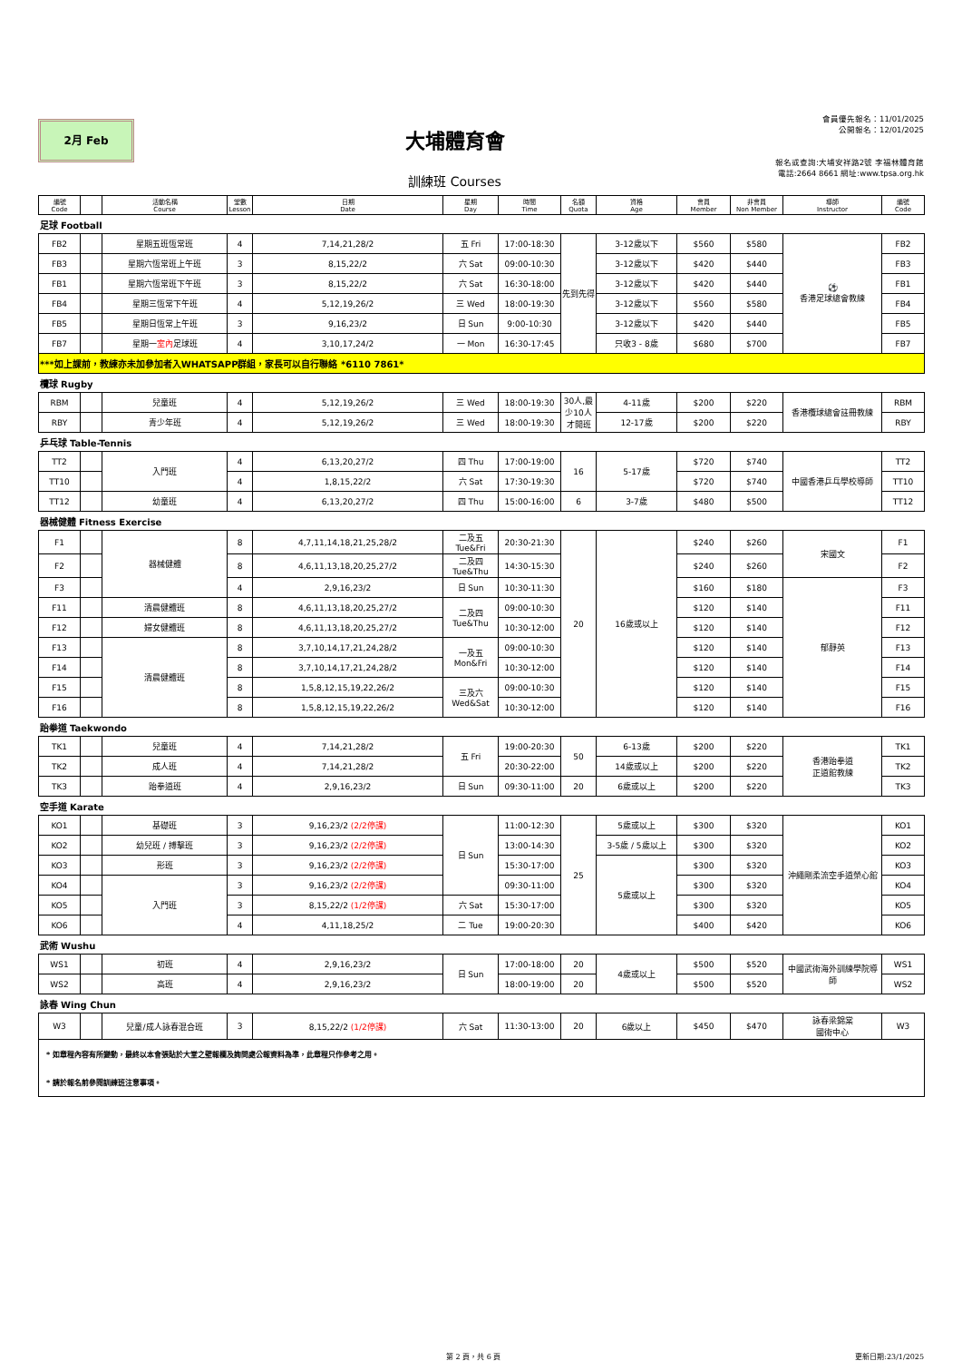2月 Feb
大埔體育會
訓練班 Courses
會員優先報名：11/01/2025
公開報名：12/01/2025
報名或查詢:大埔安祥路2號 李福林體育館
電話:2664 8661 網址:www.tpsa.org.hk
| 編號 Code | | 活動名稱 Course | 堂數 Lesson | 日期 Date | 星期 Day | 時間 Time | 名額 Quota | 資格 Age | 會員 Member | 非會員 Non Member | 導師 Instructor | 編號 Code |
| --- | --- | --- | --- | --- | --- | --- | --- | --- | --- | --- | --- | --- |
| 足球 Football | | | | | | | | | | | | |
| FB2 | | 星期五班恆常班 | 4 | 7,14,21,28/2 | 五 Fri | 17:00-18:30 | 先到先得 | 3-12歲以下 | $560 | $580 | ⚽ 香港足球總會教練 | FB2 |
| FB3 | | 星期六恆常班上午班 | 3 | 8,15,22/2 | 六 Sat | 09:00-10:30 | | 3-12歲以下 | $420 | $440 | | FB3 |
| FB1 | | 星期六恆常班下午班 | 3 | 8,15,22/2 | 六 Sat | 16:30-18:00 | | 3-12歲以下 | $420 | $440 | | FB1 |
| FB4 | | 星期三恆常下午班 | 4 | 5,12,19,26/2 | 三 Wed | 18:00-19:30 | | 3-12歲以下 | $560 | $580 | | FB4 |
| FB5 | | 星期日恆常上午班 | 3 | 9,16,23/2 | 日 Sun | 9:00-10:30 | | 3-12歲以下 | $420 | $440 | | FB5 |
| FB7 | | 星期一 室內 足球班 | 4 | 3,10,17,24/2 | 一 Mon | 16:30-17:45 | | 只收3 - 8歲 | $680 | $700 | | FB7 |
| ***如上課前，教練亦未加參加者入WHATSAPP群組，家長可以自行聯絡 *6110 7861* | | | | | | | | | | | | |
| 欖球 Rugby | | | | | | | | | | | | |
| RBM | | 兒童班 | 4 | 5,12,19,26/2 | 三 Wed | 18:00-19:30 | 30人,最少10人才開班 | 4-11歲 | $200 | $220 | 香港欖球總會註冊教練 | RBM |
| RBY | | 青少年班 | 4 | 5,12,19,26/2 | 三 Wed | 18:00-19:30 | | 12-17歲 | $200 | $220 | | RBY |
| 乒乓球 Table-Tennis | | | | | | | | | | | | |
| TT2 | | 入門班 | 4 | 6,13,20,27/2 | 四 Thu | 17:00-19:00 | 16 | 5-17歲 | $720 | $740 | 中國香港乒乓學校導師 | TT2 |
| TT10 | | | 4 | 1,8,15,22/2 | 六 Sat | 17:30-19:30 | | | $720 | $740 | | TT10 |
| TT12 | | 幼童班 | 4 | 6,13,20,27/2 | 四 Thu | 15:00-16:00 | 6 | 3-7歲 | $480 | $500 | | TT12 |
| 器械健體 Fitness Exercise | | | | | | | | | | | | |
| F1 | | 器械健體 | 8 | 4,7,11,14,18,21,25,28/2 | 二及五 Tue&Fri | 20:30-21:30 | 20 | 16歲或以上 | $240 | $260 | 宋國文 | F1 |
| F2 | | | 8 | 4,6,11,13,18,20,25,27/2 | 二及四 Tue&Thu | 14:30-15:30 | | | $240 | $260 | | F2 |
| F3 | | | 4 | 2,9,16,23/2 | 日 Sun | 10:30-11:30 | | | $160 | $180 | 郁靜英 | F3 |
| F11 | | 清晨健體班 | 8 | 4,6,11,13,18,20,25,27/2 | 二及四 Tue&Thu | 09:00-10:30 | | | $120 | $140 | | F11 |
| F12 | | 婦女健體班 | 8 | 4,6,11,13,18,20,25,27/2 | | 10:30-12:00 | | | $120 | $140 | | F12 |
| F13 | | 清晨健體班 | 8 | 3,7,10,14,17,21,24,28/2 | 一及五 Mon&Fri | 09:00-10:30 | | | $120 | $140 | | F13 |
| F14 | | | 8 | 3,7,10,14,17,21,24,28/2 | | 10:30-12:00 | | | $120 | $140 | | F14 |
| F15 | | | 8 | 1,5,8,12,15,19,22,26/2 | 三及六 Wed&Sat | 09:00-10:30 | | | $120 | $140 | | F15 |
| F16 | | | 8 | 1,5,8,12,15,19,22,26/2 | | 10:30-12:00 | | | $120 | $140 | | F16 |
| 跆拳道 Taekwondo | | | | | | | | | | | | |
| TK1 | | 兒童班 | 4 | 7,14,21,28/2 | 五 Fri | 19:00-20:30 | 50 | 6-13歲 | $200 | $220 | 香港跆拳道 正道館教練 | TK1 |
| TK2 | | 成人班 | 4 | 7,14,21,28/2 | | 20:30-22:00 | | 14歲或以上 | $200 | $220 | | TK2 |
| TK3 | | 跆拳道班 | 4 | 2,9,16,23/2 | 日 Sun | 09:30-11:00 | 20 | 6歲或以上 | $200 | $220 | | TK3 |
| 空手道 Karate | | | | | | | | | | | | |
| KO1 | | 基礎班 | 3 | 9,16,23/2 (2/2停課) | 日 Sun | 11:00-12:30 | 25 | 5歲或以上 | $300 | $320 | 沖繩剛柔流空手道榮心館 | KO1 |
| KO2 | | 幼兒班 / 搏擊班 | 3 | 9,16,23/2 (2/2停課) | | 13:00-14:30 | | 3-5歲 / 5歲以上 | $300 | $320 | | KO2 |
| KO3 | | 形班 | 3 | 9,16,23/2 (2/2停課) | | 15:30-17:00 | | 5歲或以上 | $300 | $320 | | KO3 |
| KO4 | | 入門班 | 3 | 9,16,23/2 (2/2停課) | | 09:30-11:00 | | | $300 | $320 | | KO4 |
| KO5 | | | 3 | 8,15,22/2 (1/2停課) | 六 Sat | 15:30-17:00 | | | $300 | $320 | | KO5 |
| KO6 | | | 4 | 4,11,18,25/2 | 二 Tue | 19:00-20:30 | | | $400 | $420 | | KO6 |
| 武術 Wushu | | | | | | | | | | | | |
| WS1 | | 初班 | 4 | 2,9,16,23/2 | 日 Sun | 17:00-18:00 | 20 | 4歲或以上 | $500 | $520 | 中國武術海外訓練學院導師 | WS1 |
| WS2 | | 高班 | 4 | 2,9,16,23/2 | | 18:00-19:00 | 20 | | $500 | $520 | | WS2 |
| 詠春 Wing Chun | | | | | | | | | | | | |
| W3 | | 兒童/成人詠春混合班 | 3 | 8,15,22/2 (1/2停課) | 六 Sat | 11:30-13:00 | 20 | 6歲以上 | $450 | $470 | 詠春梁錦棠 國術中心 | W3 |
| * 如章程內容有所變動，最終以本會張貼於大堂之壁報欄及詢問處公報資料為準，此章程只作參考之用。 | | | | | | | | | | | | |
| * 請於報名前參閱訓練班注意事項。 | | | | | | | | | | | | |
第 2 頁，共 6 頁 更新日期:23/1/2025